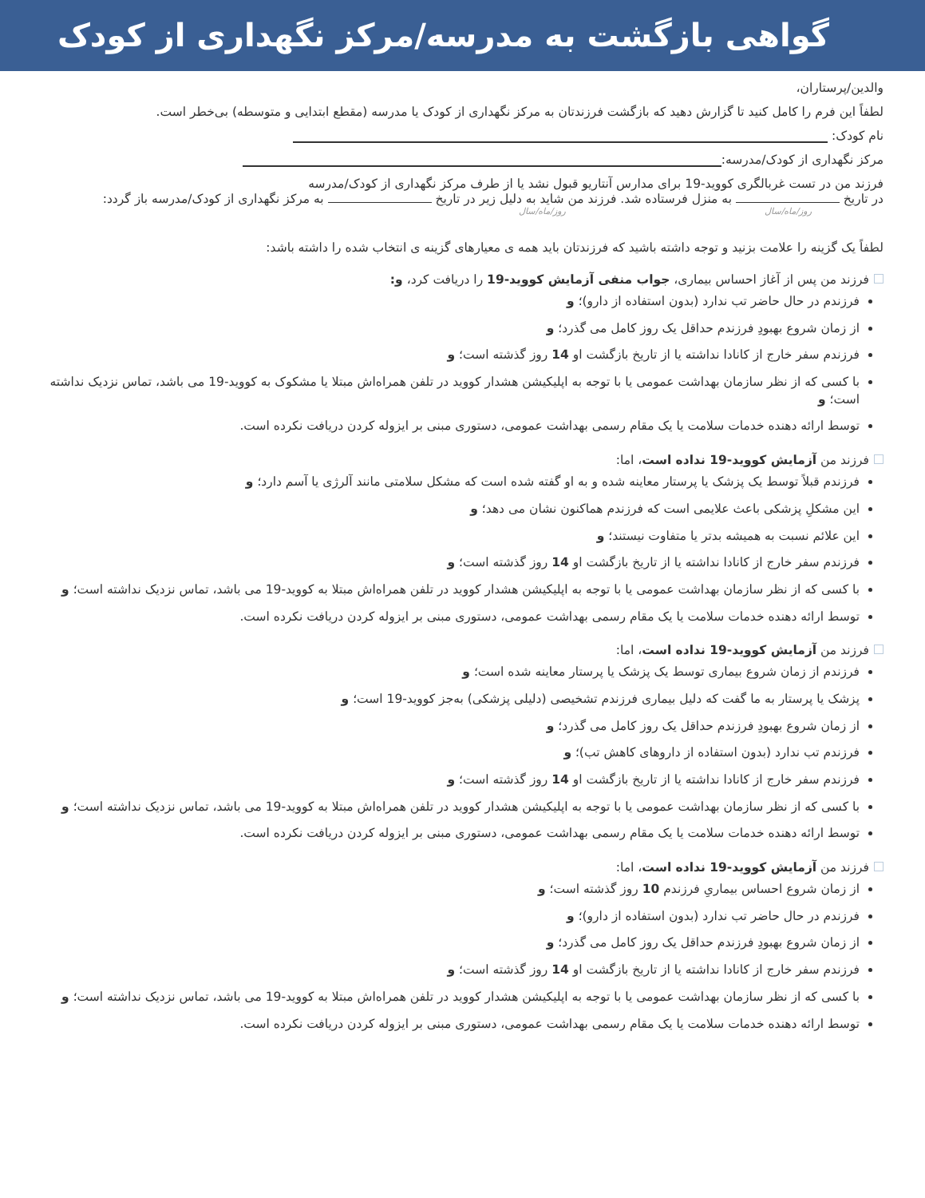گواهی بازگشت به مدرسه/مرکز نگهداری از کودک
والدین/پرستاران،
لطفاً این فرم را کامل کنید تا گزارش دهید که بازگشت فرزندتان به مرکز نگهداری از کودک یا مدرسه (مقطع ابتدایی و متوسطه) بی‌خطر است.
نام کودک:
مرکز نگهداری از کودک/مدرسه:
فرزند من در تست غربالگری کووید-19 برای مدارس آنتاریو قبول نشد یا از طرف مرکز نگهداری از کودک/مدرسه
در تاریخ به منزل فرستاده شد. فرزند من شاید به دلیل زیر در تاریخ به مرکز نگهداری از کودک/مدرسه باز گردد:
روز/ماه/سال روز/ماه/سال
لطفاً یک گزینه را علامت بزنید و توجه داشته باشید که فرزندتان باید همه ی معیارهای گزینه ی انتخاب شده را داشته باشد:
فرزند من پس از آغاز احساس بیماری، جواب منفی آزمایش کووید-19 را دریافت کرد، و:
فرزندم در حال حاضر تب ندارد (بدون استفاده از دارو)؛ و
از زمان شروع بهبودِ فرزندم حداقل یک روز کامل می گذرد؛ و
فرزندم سفر خارج از کانادا نداشته یا از تاریخ بازگشت او 14 روز گذشته است؛ و
با کسی که از نظر سازمان بهداشت عمومی یا با توجه به اپلیکیشن هشدار کووید در تلفن همراه‌اش مبتلا یا مشکوک به کووید-19 می باشد، تماس نزدیک نداشته است؛ و
توسط ارائه دهنده خدمات سلامت یا یک مقام رسمی بهداشت عمومی، دستوری مبنی بر ایزوله کردن دریافت نکرده است.
فرزند من آزمایش کووید-19 نداده است، اما:
فرزندم قبلاً توسط یک پزشک یا پرستار معاینه شده و به او گفته شده است که مشکل سلامتی مانند آلرژی یا آسم دارد؛ و
این مشکلِ پزشکی باعث علایمی است که فرزندم هماکنون نشان می دهد؛ و
این علائم نسبت به همیشه بدتر یا متفاوت نیستند؛ و
فرزندم سفر خارج از کانادا نداشته یا از تاریخ بازگشت او 14 روز گذشته است؛ و
با کسی که از نظر سازمان بهداشت عمومی یا با توجه به اپلیکیشن هشدار کووید در تلفن همراه‌اش مبتلا به کووید-19 می باشد، تماس نزدیک نداشته است؛ و
توسط ارائه دهنده خدمات سلامت یا یک مقام رسمی بهداشت عمومی، دستوری مبنی بر ایزوله کردن دریافت نکرده است.
فرزند من آزمایش کووید-19 نداده است، اما:
فرزندم از زمان شروع بیماری توسط یک پزشک یا پرستار معاینه شده است؛ و
پزشک یا پرستار به ما گفت که دلیل بیماری فرزندم تشخیصی (دلیلی پزشکی) به‌جز کووید-19 است؛ و
از زمان شروع بهبودِ فرزندم حداقل یک روز کامل می گذرد؛ و
فرزندم تب ندارد (بدون استفاده از داروهای کاهش تب)؛ و
فرزندم سفر خارج از کانادا نداشته یا از تاریخ بازگشت او 14 روز گذشته است؛ و
با کسی که از نظر سازمان بهداشت عمومی یا با توجه به اپلیکیشن هشدار کووید در تلفن همراه‌اش مبتلا به کووید-19 می باشد، تماس نزدیک نداشته است؛ و
توسط ارائه دهنده خدمات سلامت یا یک مقام رسمی بهداشت عمومی، دستوری مبنی بر ایزوله کردن دریافت نکرده است.
فرزند من آزمایش کووید-19 نداده است، اما:
از زمان شروع احساس بیماریِ فرزندم 10 روز گذشته است؛ و
فرزندم در حال حاضر تب ندارد (بدون استفاده از دارو)؛ و
از زمان شروع بهبودِ فرزندم حداقل یک روز کامل می گذرد؛ و
فرزندم سفر خارج از کانادا نداشته یا از تاریخ بازگشت او 14 روز گذشته است؛ و
با کسی که از نظر سازمان بهداشت عمومی یا با توجه به اپلیکیشن هشدار کووید در تلفن همراه‌اش مبتلا به کووید-19 می باشد، تماس نزدیک نداشته است؛ و
توسط ارائه دهنده خدمات سلامت یا یک مقام رسمی بهداشت عمومی، دستوری مبنی بر ایزوله کردن دریافت نکرده است.